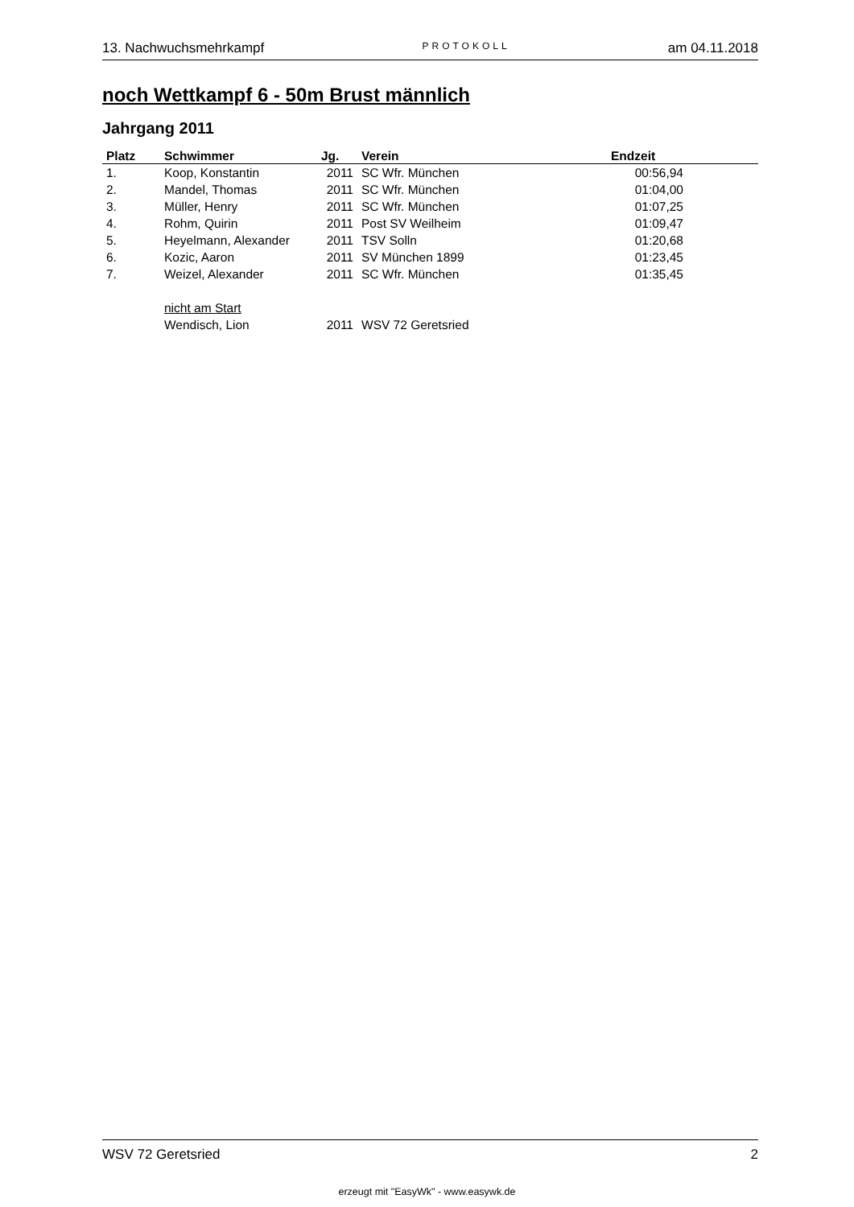13. Nachwuchsmehrkampf PROTOKOLL am 04.11.2018
noch Wettkampf 6 - 50m Brust männlich
Jahrgang 2011
| Platz | Schwimmer | Jg. | Verein | Endzeit | |
| --- | --- | --- | --- | --- | --- |
| 1. | Koop, Konstantin | 2011 | SC Wfr. München | 00:56,94 | |
| 2. | Mandel, Thomas | 2011 | SC Wfr. München | 01:04,00 | |
| 3. | Müller, Henry | 2011 | SC Wfr. München | 01:07,25 | |
| 4. | Rohm, Quirin | 2011 | Post SV Weilheim | 01:09,47 | |
| 5. | Heyelmann, Alexander | 2011 | TSV Solln | 01:20,68 | |
| 6. | Kozic, Aaron | 2011 | SV München 1899 | 01:23,45 | |
| 7. | Weizel, Alexander | 2011 | SC Wfr. München | 01:35,45 | |
| | nicht am Start | | | | |
| | Wendisch, Lion | 2011 | WSV 72 Geretsried | | |
WSV 72 Geretsried 2
erzeugt mit "EasyWk" - www.easywk.de